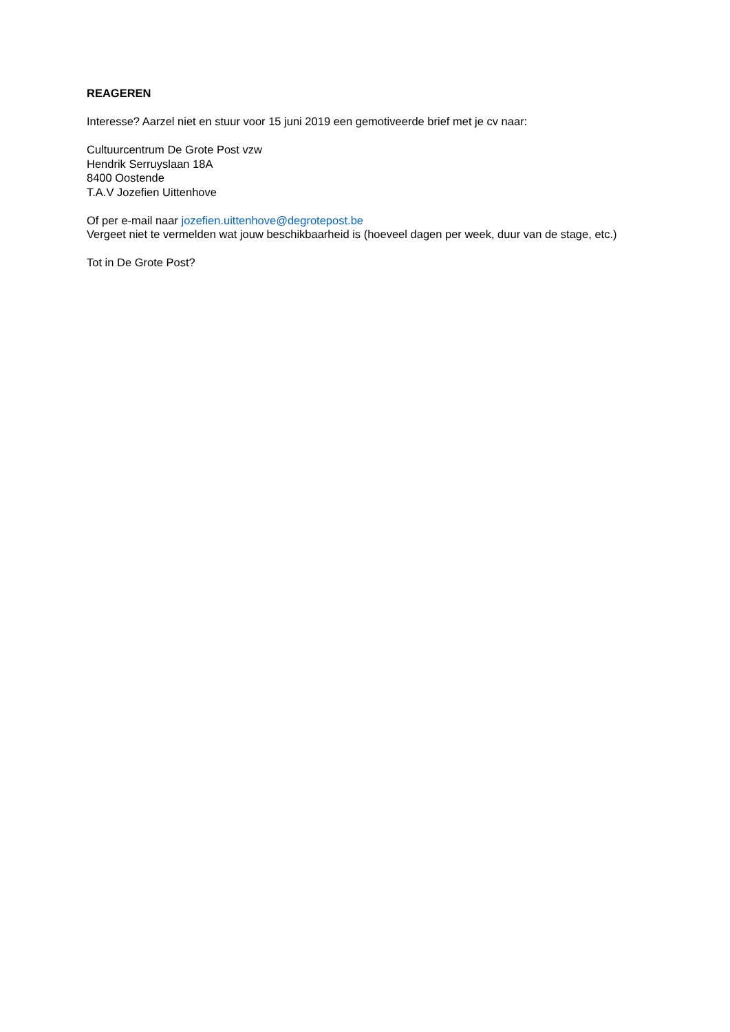REAGEREN
Interesse? Aarzel niet en stuur voor 15 juni 2019 een gemotiveerde brief met je cv naar:
Cultuurcentrum De Grote Post vzw
Hendrik Serruyslaan 18A
8400 Oostende
T.A.V Jozefien Uittenhove
Of per e-mail naar jozefien.uittenhove@degrotepost.be
Vergeet niet te vermelden wat jouw beschikbaarheid is (hoeveel dagen per week, duur van de stage, etc.)
Tot in De Grote Post?